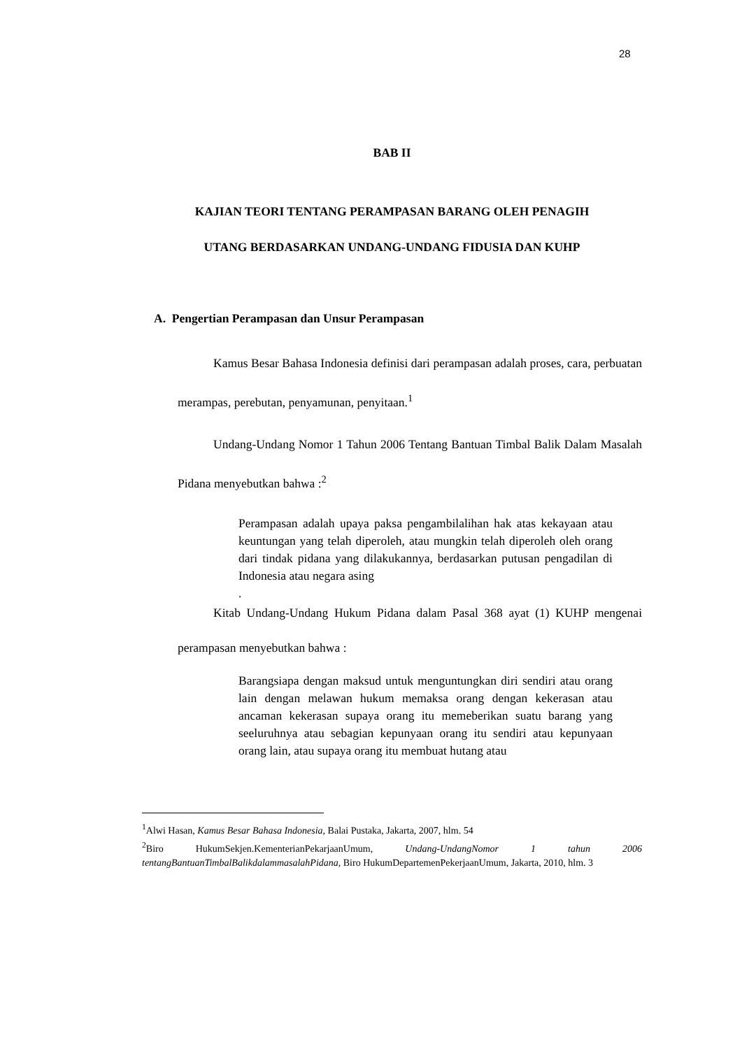28
BAB II
KAJIAN TEORI TENTANG PERAMPASAN BARANG OLEH PENAGIH
UTANG BERDASARKAN UNDANG-UNDANG FIDUSIA DAN KUHP
A. Pengertian Perampasan dan Unsur Perampasan
Kamus Besar Bahasa Indonesia definisi dari perampasan adalah proses, cara, perbuatan merampas, perebutan, penyamunan, penyitaan.<sup>1</sup>
Undang-Undang Nomor 1 Tahun 2006 Tentang Bantuan Timbal Balik Dalam Masalah Pidana menyebutkan bahwa :<sup>2</sup>
Perampasan adalah upaya paksa pengambilalihan hak atas kekayaan atau keuntungan yang telah diperoleh, atau mungkin telah diperoleh oleh orang dari tindak pidana yang dilakukannya, berdasarkan putusan pengadilan di Indonesia atau negara asing
.
Kitab Undang-Undang Hukum Pidana dalam Pasal 368 ayat (1) KUHP mengenai perampasan menyebutkan bahwa :
Barangsiapa dengan maksud untuk menguntungkan diri sendiri atau orang lain dengan melawan hukum memaksa orang dengan kekerasan atau ancaman kekerasan supaya orang itu memeberikan suatu barang yang seeluruhnya atau sebagian kepunyaan orang itu sendiri atau kepunyaan orang lain, atau supaya orang itu membuat hutang atau
<sup>1</sup> Alwi Hasan, Kamus Besar Bahasa Indonesia, Balai Pustaka, Jakarta, 2007, hlm. 54
<sup>2</sup> Biro HukumSekjen.KementerianPekarjaanUmum, Undang-UndangNomor 1 tahun 2006 tentangBantuanTimbalBalikdalammasalahPidana, Biro HukumDepartemenPekerjaanUmum, Jakarta, 2010, hlm. 3